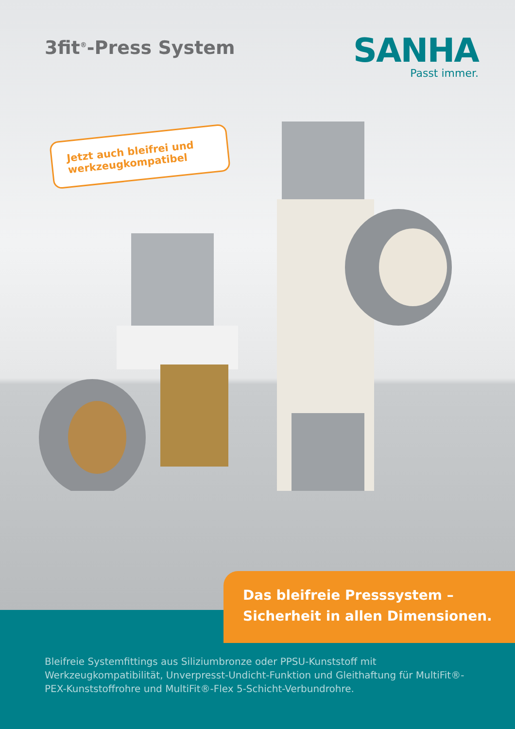3fit<sup>®</sup>-Press System
SANHA
Passt immer.
Jetzt auch bleifrei und werkzeugkompatibel
Das bleifreie Presssystem –
Sicherheit in allen Dimensionen.
Bleifreie Systemfittings aus Siliziumbronze oder PPSU-Kunststoff mit Werkzeugkompatibilität, Unverpresst-Undicht-Funktion und Gleithaftung für MultiFit®-PEX-Kunststoffrohre und MultiFit®-Flex 5-Schicht-Verbundrohre.